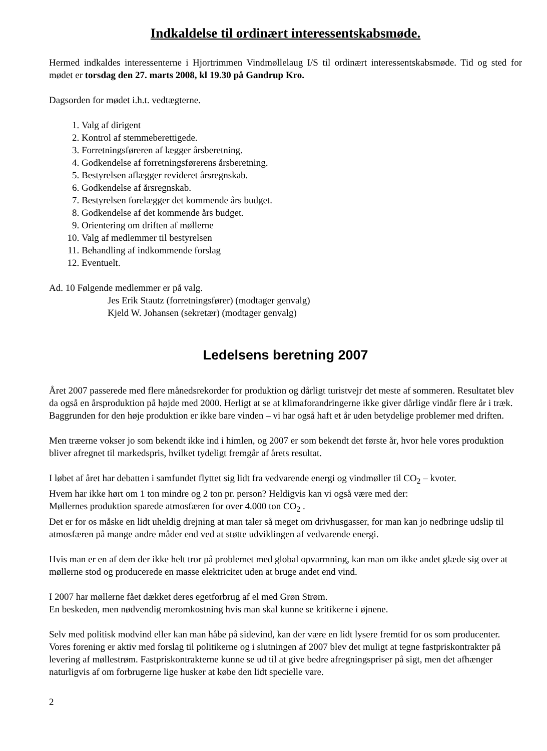Indkaldelse til ordinært interessentskabsmøde.
Hermed indkaldes interessenterne i Hjortrimmen Vindmøllelaug I/S til ordinært interessentskabsmøde. Tid og sted for mødet er torsdag den 27. marts 2008, kl 19.30 på Gandrup Kro.
Dagsorden for mødet i.h.t. vedtægterne.
1. Valg af dirigent
2. Kontrol af stemmeberettigede.
3. Forretningsføreren af lægger årsberetning.
4. Godkendelse af forretningsførerens årsberetning.
5. Bestyrelsen aflægger revideret årsregnskab.
6. Godkendelse af årsregnskab.
7. Bestyrelsen forelægger det kommende års budget.
8. Godkendelse af det kommende års budget.
9. Orientering om driften af møllerne
10. Valg af medlemmer til bestyrelsen
11. Behandling af indkommende forslag
12. Eventuelt.
Ad. 10 Følgende medlemmer er på valg.
Jes Erik Stautz (forretningsfører) (modtager genvalg)
Kjeld W. Johansen (sekretær) (modtager genvalg)
Ledelsens beretning 2007
Året 2007 passerede med flere månedsrekorder for produktion og dårligt turistvejr det meste af sommeren. Resultatet blev da også en årsproduktion på højde med 2000. Herligt at se at klimaforandringerne ikke giver dårlige vindår flere år i træk.
Baggrunden for den høje produktion er ikke bare vinden – vi har også haft et år uden betydelige problemer med driften.
Men træerne vokser jo som bekendt ikke ind i himlen, og 2007 er som bekendt det første år, hvor hele vores produktion bliver afregnet til markedspris, hvilket tydeligt fremgår af årets resultat.
I løbet af året har debatten i samfundet flyttet sig lidt fra vedvarende energi og vindmøller til CO<sub>2</sub> – kvoter.
Hvem har ikke hørt om 1 ton mindre og 2 ton pr. person? Heldigvis kan vi også være med der:
Møllernes produktion sparede atmosfæren for over 4.000 ton CO<sub>2</sub> .
Det er for os måske en lidt uheldig drejning at man taler så meget om drivhusgasser, for man kan jo nedbringe udslip til atmosfæren på mange andre måder end ved at støtte udviklingen af vedvarende energi.
Hvis man er en af dem der ikke helt tror på problemet med global opvarmning, kan man om ikke andet glæde sig over at møllerne stod og producerede en masse elektricitet uden at bruge andet end vind.
I 2007 har møllerne fået dækket deres egetforbrug af el med Grøn Strøm.
En beskeden, men nødvendig meromkostning hvis man skal kunne se kritikerne i øjnene.
Selv med politisk modvind eller kan man håbe på sidevind, kan der være en lidt lysere fremtid for os som producenter. Vores forening er aktiv med forslag til politikerne og i slutningen af 2007 blev det muligt at tegne fastpriskontrakter på levering af møllestrøm. Fastpriskontrakterne kunne se ud til at give bedre afregningspriser på sigt, men det afhænger naturligvis af om forbrugerne lige husker at købe den lidt specielle vare.
2